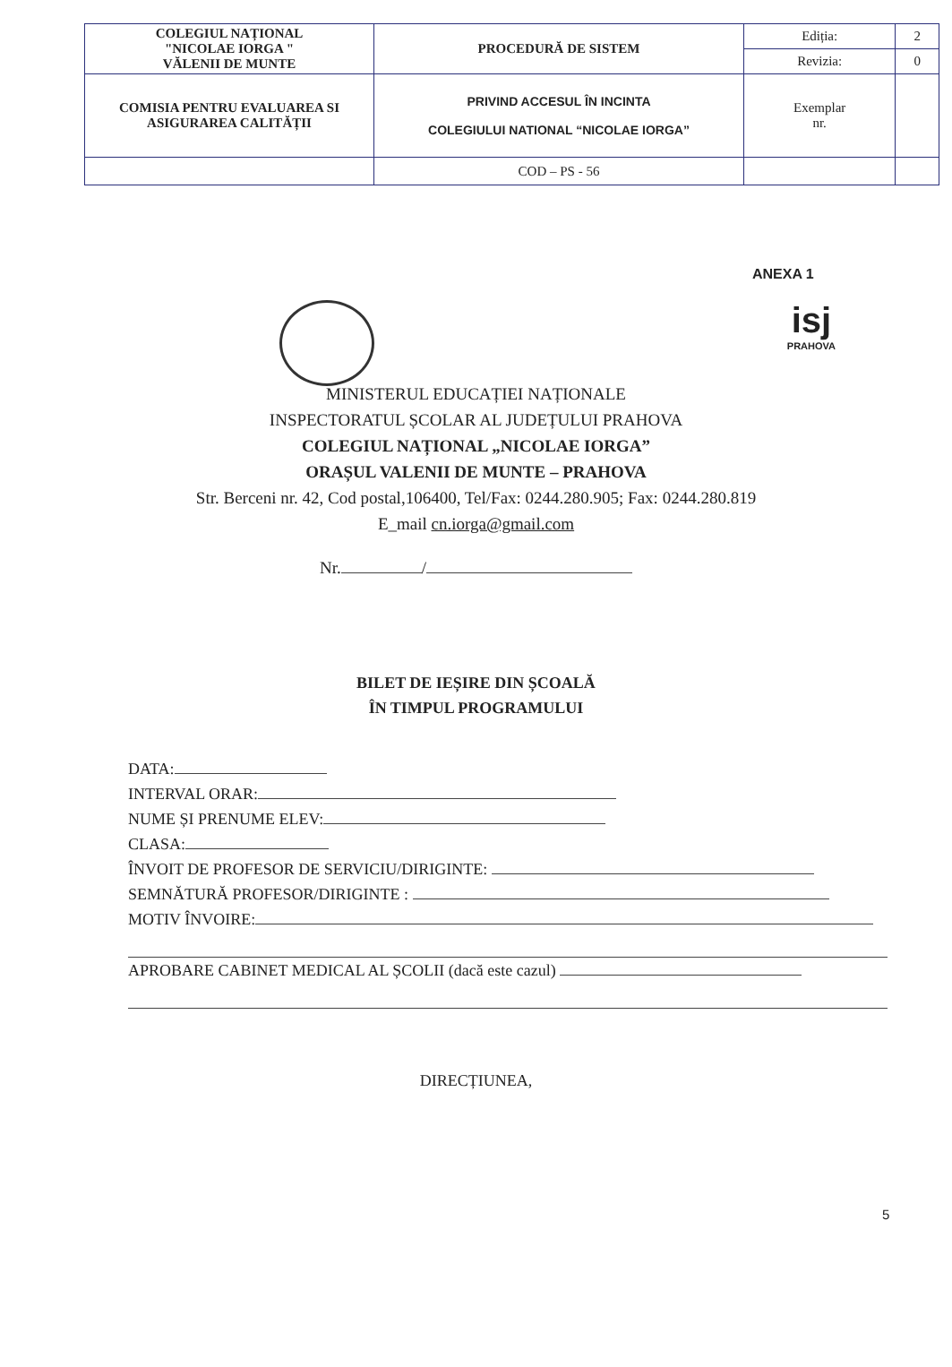| COLEGIUL NAȚIONAL "NICOLAE IORGA " VĂLENII DE MUNTE | PROCEDURĂ DE SISTEM | Ediția: | 2 |
| | | Revizia: | 0 |
| COMISIA PENTRU EVALUAREA SI ASIGURAREA CALITĂȚII | PRIVIND ACCESUL ÎN INCINTA COLEGIULUI NATIONAL “NICOLAE IORGA” | Exemplar nr. | |
| | COD – PS - 56 | | |
ANEXA 1
isj
PRAHOVA
MINISTERUL EDUCAȚIEI NAȚIONALE
INSPECTORATUL ȘCOLAR AL JUDEȚULUI PRAHOVA
COLEGIUL NAȚIONAL „NICOLAE IORGA”
ORAȘUL VALENII DE MUNTE – PRAHOVA
Str. Berceni nr. 42, Cod postal,106400, Tel/Fax: 0244.280.905; Fax: 0244.280.819
E_mail cn.iorga@gmail.com
Nr. /
BILET DE IEȘIRE DIN ȘCOALĂ
ÎN TIMPUL PROGRAMULUI
DATA:
INTERVAL ORAR:
NUME ȘI PRENUME ELEV:
CLASA:
ÎNVOIT DE PROFESOR DE SERVICIU/DIRIGINTE:
SEMNĂTURĂ PROFESOR/DIRIGINTE :
MOTIV ÎNVOIRE:
APROBARE CABINET MEDICAL AL ȘCOLII (dacă este cazul)
DIRECȚIUNEA,
5